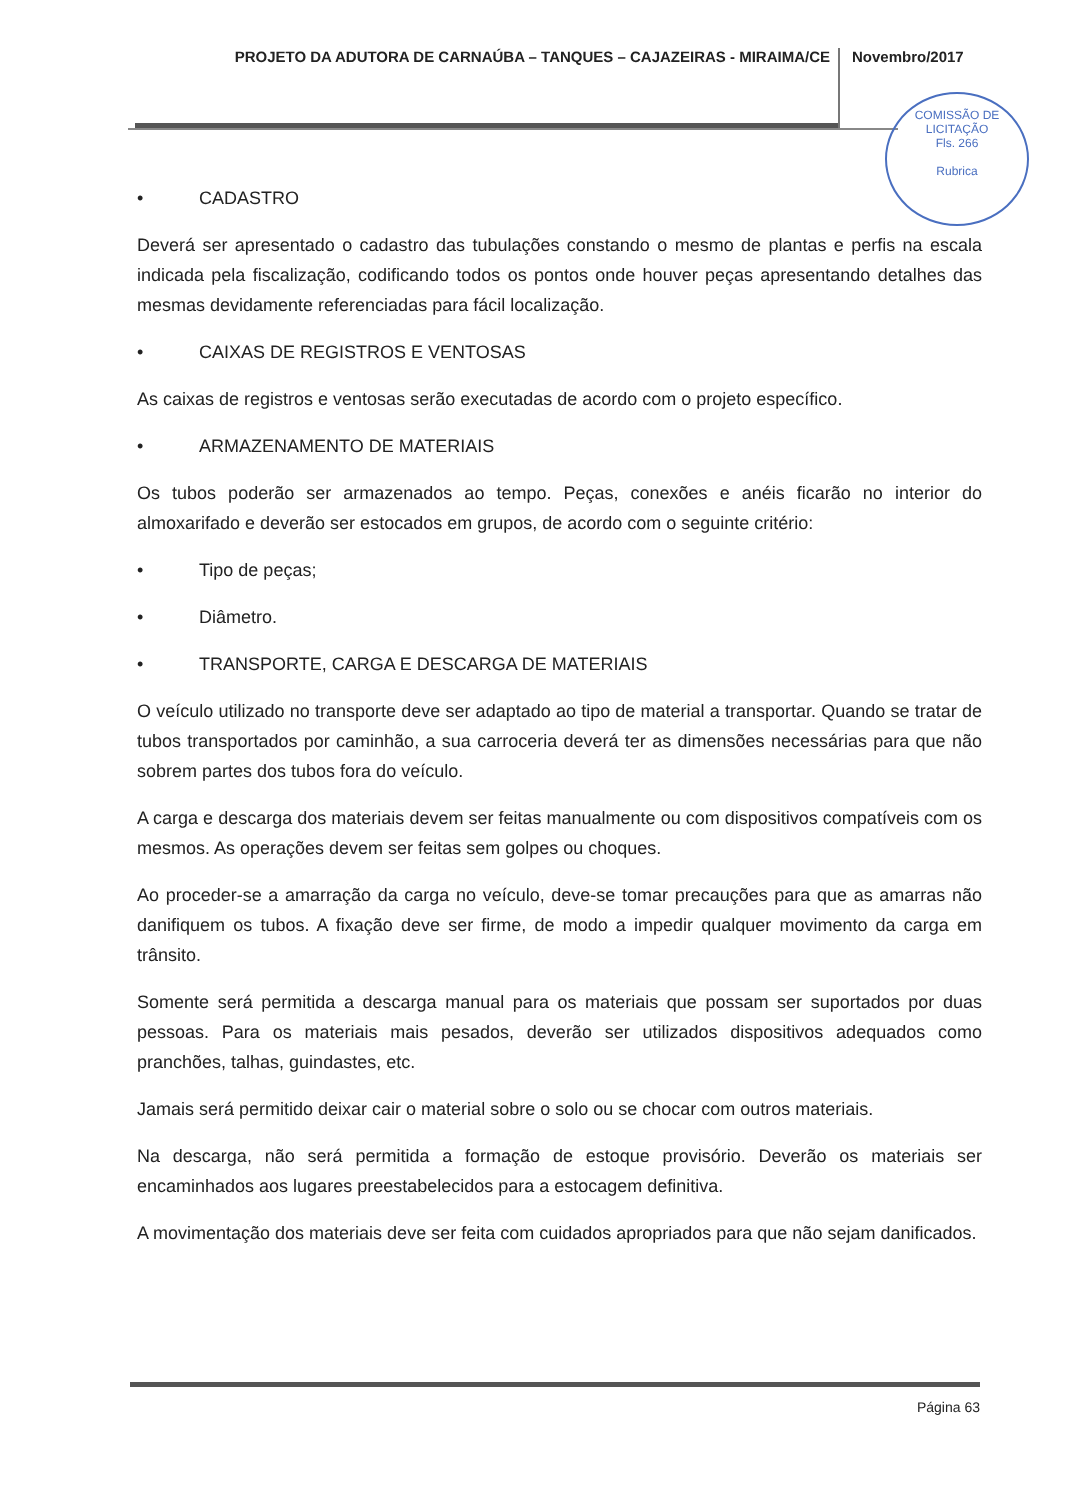PROJETO DA ADUTORA DE CARNAÚBA – TANQUES – CAJAZEIRAS - MIRAIMA/CE
Novembro/2017
COMISSÃO DE LICITAÇÃO
Fls. 266
Rubrica
• CADASTRO
Deverá ser apresentado o cadastro das tubulações constando o mesmo de plantas e perfis na escala indicada pela fiscalização, codificando todos os pontos onde houver peças apresentando detalhes das mesmas devidamente referenciadas para fácil localização.
• CAIXAS DE REGISTROS E VENTOSAS
As caixas de registros e ventosas serão executadas de acordo com o projeto específico.
• ARMAZENAMENTO DE MATERIAIS
Os tubos poderão ser armazenados ao tempo. Peças, conexões e anéis ficarão no interior do almoxarifado e deverão ser estocados em grupos, de acordo com o seguinte critério:
• Tipo de peças;
• Diâmetro.
• TRANSPORTE, CARGA E DESCARGA DE MATERIAIS
O veículo utilizado no transporte deve ser adaptado ao tipo de material a transportar. Quando se tratar de tubos transportados por caminhão, a sua carroceria deverá ter as dimensões necessárias para que não sobrem partes dos tubos fora do veículo.
A carga e descarga dos materiais devem ser feitas manualmente ou com dispositivos compatíveis com os mesmos. As operações devem ser feitas sem golpes ou choques.
Ao proceder-se a amarração da carga no veículo, deve-se tomar precauções para que as amarras não danifiquem os tubos. A fixação deve ser firme, de modo a impedir qualquer movimento da carga em trânsito.
Somente será permitida a descarga manual para os materiais que possam ser suportados por duas pessoas. Para os materiais mais pesados, deverão ser utilizados dispositivos adequados como pranchões, talhas, guindastes, etc.
Jamais será permitido deixar cair o material sobre o solo ou se chocar com outros materiais.
Na descarga, não será permitida a formação de estoque provisório. Deverão os materiais ser encaminhados aos lugares preestabelecidos para a estocagem definitiva.
A movimentação dos materiais deve ser feita com cuidados apropriados para que não sejam danificados.
Página 63